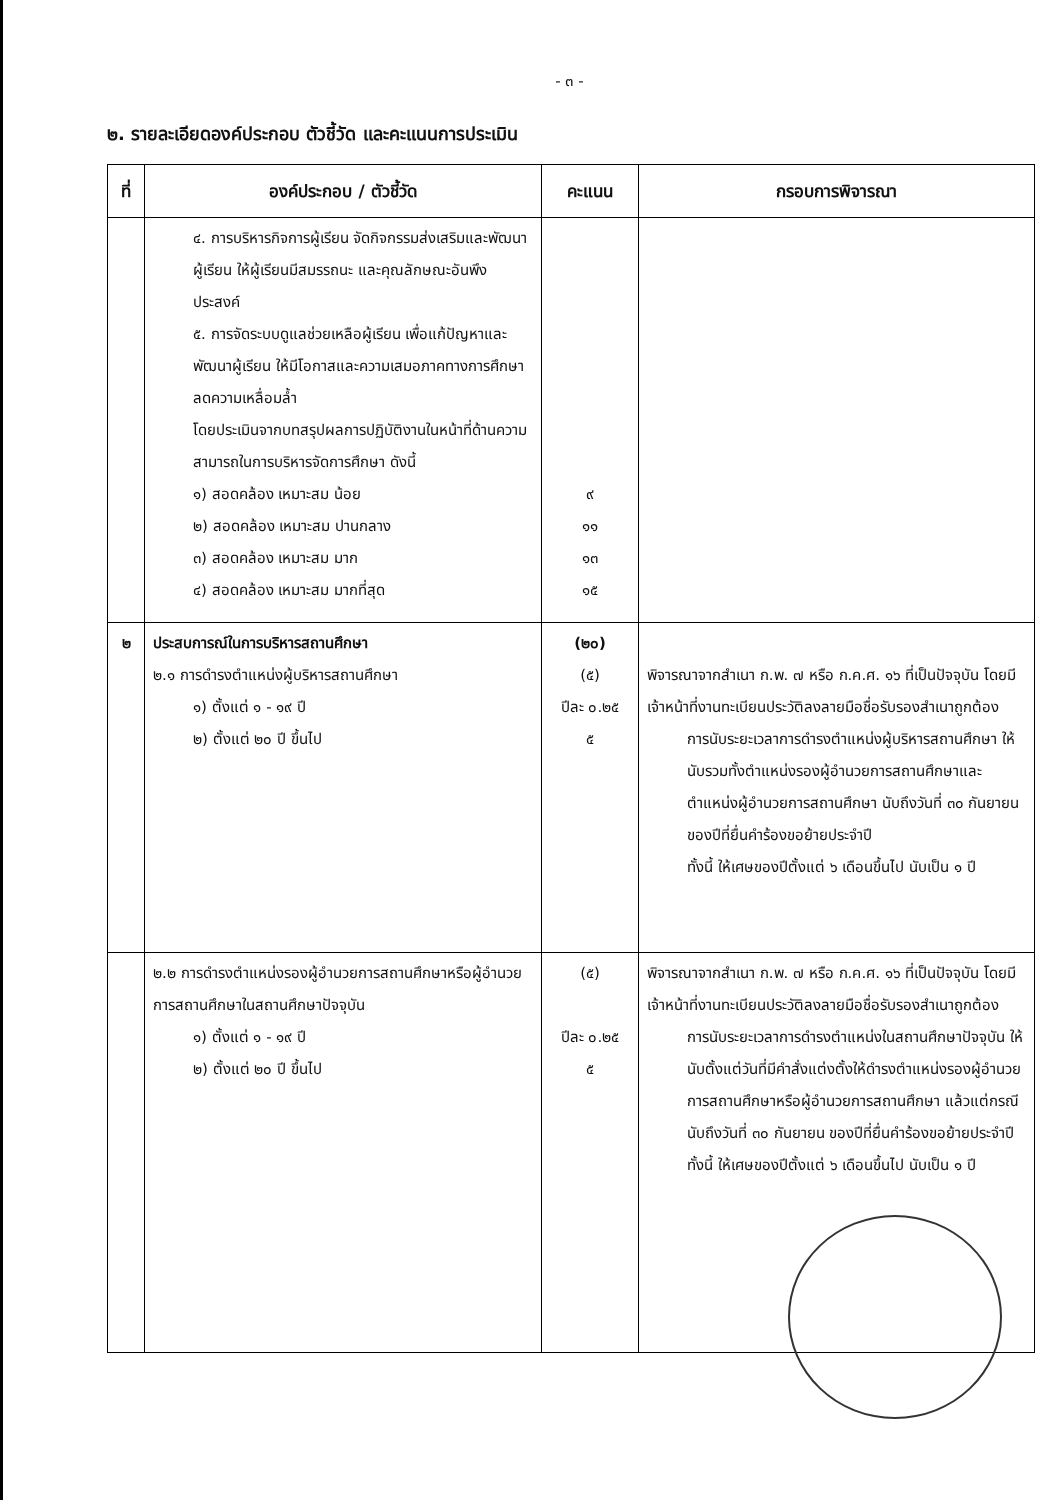- ๓ -
๒. รายละเอียดองค์ประกอบ ตัวชี้วัด และคะแนนการประเมิน
| ที่ | องค์ประกอบ / ตัวชี้วัด | คะแนน | กรอบการพิจารณา |
| --- | --- | --- | --- |
| | ๔. การบริหารกิจการผู้เรียน จัดกิจกรรมส่งเสริมและพัฒนาผู้เรียน ให้ผู้เรียนมีสมรรถนะ และคุณลักษณะอันพึงประสงค์ ๕. การจัดระบบดูแลช่วยเหลือผู้เรียน เพื่อแก้ปัญหาและพัฒนาผู้เรียน ให้มีโอกาสและความเสมอภาคทางการศึกษา ลดความเหลื่อมล้ำ โดยประเมินจากบทสรุปผลการปฏิบัติงานในหน้าที่ด้านความสามารถในการบริหารจัดการศึกษา ดังนี้ ๑) สอดคล้อง เหมาะสม น้อย ๒) สอดคล้อง เหมาะสม ปานกลาง ๓) สอดคล้อง เหมาะสม มาก ๔) สอดคล้อง เหมาะสม มากที่สุด | ๙ ๑๑ ๑๓ ๑๕ | |
| ๒ | ประสบการณ์ในการบริหารสถานศึกษา ๒.๑ การดำรงตำแหน่งผู้บริหารสถานศึกษา ๑) ตั้งแต่ ๑ - ๑๙ ปี ๒) ตั้งแต่ ๒๐ ปี ขึ้นไป | (๒๐) (๕) ปีละ ๐.๒๕ ๕ | พิจารณาจากสำเนา ก.พ. ๗ หรือ ก.ค.ศ. ๑๖ ที่เป็นปัจจุบัน โดยมีเจ้าหน้าที่งานทะเบียนประวัติลงลายมือชื่อรับรองสำเนาถูกต้อง การนับระยะเวลาการดำรงตำแหน่งผู้บริหารสถานศึกษา ให้นับรวมทั้งตำแหน่งรองผู้อำนวยการสถานศึกษาและตำแหน่งผู้อำนวยการสถานศึกษา นับถึงวันที่ ๓๐ กันยายน ของปีที่ยื่นคำร้องขอย้ายประจำปี ทั้งนี้ ให้เศษของปีตั้งแต่ ๖ เดือนขึ้นไป นับเป็น ๑ ปี |
| | ๒.๒ การดำรงตำแหน่งรองผู้อำนวยการสถานศึกษาหรือผู้อำนวยการสถานศึกษาในสถานศึกษาปัจจุบัน ๑) ตั้งแต่ ๑ - ๑๙ ปี ๒) ตั้งแต่ ๒๐ ปี ขึ้นไป | (๕) ปีละ ๐.๒๕ ๕ | พิจารณาจากสำเนา ก.พ. ๗ หรือ ก.ค.ศ. ๑๖ ที่เป็นปัจจุบัน โดยมีเจ้าหน้าที่งานทะเบียนประวัติลงลายมือชื่อรับรองสำเนาถูกต้อง การนับระยะเวลาการดำรงตำแหน่งในสถานศึกษาปัจจุบัน ให้นับตั้งแต่วันที่มีคำสั่งแต่งตั้งให้ดำรงตำแหน่งรองผู้อำนวยการสถานศึกษาหรือผู้อำนวยการสถานศึกษา แล้วแต่กรณี นับถึงวันที่ ๓๐ กันยายน ของปีที่ยื่นคำร้องขอย้ายประจำปี ทั้งนี้ ให้เศษของปีตั้งแต่ ๖ เดือนขึ้นไป นับเป็น ๑ ปี |